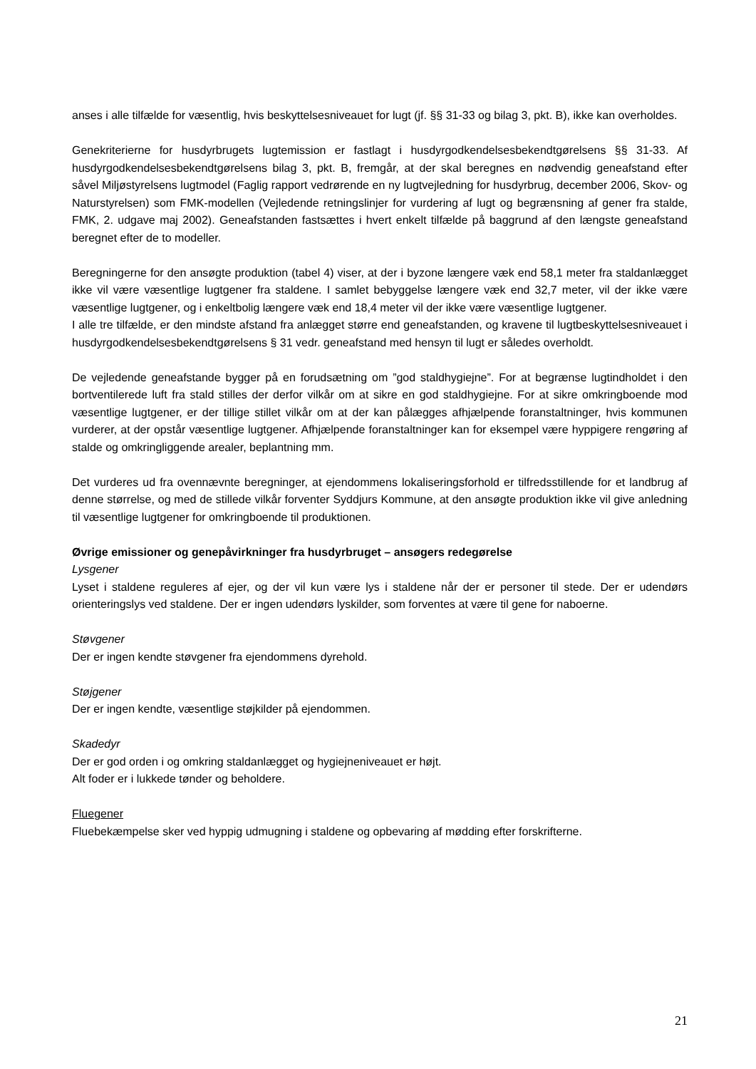anses i alle tilfælde for væsentlig, hvis beskyttelsesniveauet for lugt (jf. §§ 31-33 og bilag 3, pkt. B), ikke kan overholdes.
Genekriterierne for husdyrbrugets lugtemission er fastlagt i husdyrgodkendelsesbekendtgørelsens §§ 31-33. Af husdyrgodkendelsesbekendtgørelsens bilag 3, pkt. B, fremgår, at der skal beregnes en nødvendig geneafstand efter såvel Miljøstyrelsens lugtmodel (Faglig rapport vedrørende en ny lugtvejledning for husdyrbrug, december 2006, Skov- og Naturstyrelsen) som FMK-modellen (Vejledende retningslinjer for vurdering af lugt og begrænsning af gener fra stalde, FMK, 2. udgave maj 2002). Geneafstanden fastsættes i hvert enkelt tilfælde på baggrund af den længste geneafstand beregnet efter de to modeller.
Beregningerne for den ansøgte produktion (tabel 4) viser, at der i byzone længere væk end 58,1 meter fra staldanlægget ikke vil være væsentlige lugtgener fra staldene. I samlet bebyggelse længere væk end 32,7 meter, vil der ikke være væsentlige lugtgener, og i enkeltbolig længere væk end 18,4 meter vil der ikke være væsentlige lugtgener.
I alle tre tilfælde, er den mindste afstand fra anlægget større end geneafstanden, og kravene til lugtbeskyttelsesniveauet i husdyrgodkendelsesbekendtgørelsens § 31 vedr. geneafstand med hensyn til lugt er således overholdt.
De vejledende geneafstande bygger på en forudsætning om ”god staldhygiejne”. For at begrænse lugtindholdet i den bortventilerede luft fra stald stilles der derfor vilkår om at sikre en god staldhygiejne. For at sikre omkringboende mod væsentlige lugtgener, er der tillige stillet vilkår om at der kan pålægges afhjælpende foranstaltninger, hvis kommunen vurderer, at der opstår væsentlige lugtgener. Afhjælpende foranstaltninger kan for eksempel være hyppigere rengøring af stalde og omkringliggende arealer, beplantning mm.
Det vurderes ud fra ovennævnte beregninger, at ejendommens lokaliseringsforhold er tilfredsstillende for et landbrug af denne størrelse, og med de stillede vilkår forventer Syddjurs Kommune, at den ansøgte produktion ikke vil give anledning til væsentlige lugtgener for omkringboende til produktionen.
Øvrige emissioner og genepåvirkninger fra husdyrbruget – ansøgers redegørelse
Lysgener
Lyset i staldene reguleres af ejer, og der vil kun være lys i staldene når der er personer til stede. Der er udendørs orienteringslys ved staldene. Der er ingen udendørs lyskilder, som forventes at være til gene for naboerne.
Støvgener
Der er ingen kendte støvgener fra ejendommens dyrehold.
Støjgener
Der er ingen kendte, væsentlige støjkilder på ejendommen.
Skadedyr
Der er god orden i og omkring staldanlægget og hygiejneniveauet er højt.
Alt foder er i lukkede tønder og beholdere.
Fluegener
Fluebekæmpelse sker ved hyppig udmugning i staldene og opbevaring af mødding efter forskrifterne.
21